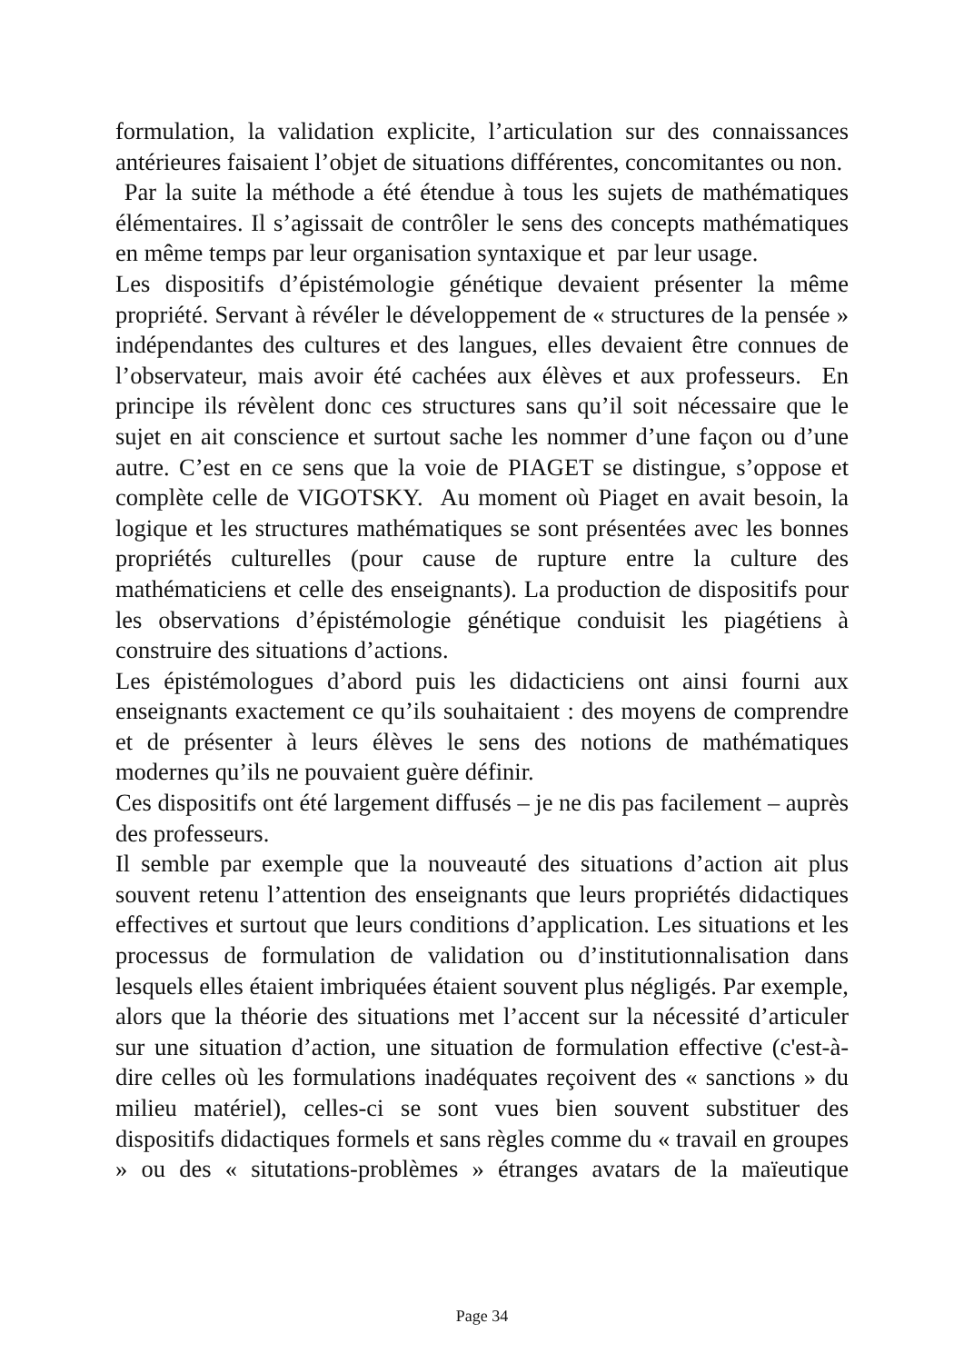formulation, la validation explicite, l’articulation sur des connaissances antérieures faisaient l’objet de situations différentes, concomitantes ou non.
Par la suite la méthode a été étendue à tous les sujets de mathématiques élémentaires. Il s’agissait de contrôler le sens des concepts mathématiques en même temps par leur organisation syntaxique et par leur usage.
Les dispositifs d’épistémologie génétique devaient présenter la même propriété. Servant à révéler le développement de « structures de la pensée » indépendantes des cultures et des langues, elles devaient être connues de l’observateur, mais avoir été cachées aux élèves et aux professeurs. En principe ils révèlent donc ces structures sans qu’il soit nécessaire que le sujet en ait conscience et surtout sache les nommer d’une façon ou d’une autre. C’est en ce sens que la voie de PIAGET se distingue, s’oppose et complète celle de VIGOTSKY. Au moment où Piaget en avait besoin, la logique et les structures mathématiques se sont présentées avec les bonnes propriétés culturelles (pour cause de rupture entre la culture des mathématiciens et celle des enseignants). La production de dispositifs pour les observations d’épistémologie génétique conduisit les piagétiens à construire des situations d’actions.
Les épistémologues d’abord puis les didacticiens ont ainsi fourni aux enseignants exactement ce qu’ils souhaitaient : des moyens de comprendre et de présenter à leurs élèves le sens des notions de mathématiques modernes qu’ils ne pouvaient guère définir.
Ces dispositifs ont été largement diffusés – je ne dis pas facilement – auprès des professeurs.
Il semble par exemple que la nouveauté des situations d’action ait plus souvent retenu l’attention des enseignants que leurs propriétés didactiques effectives et surtout que leurs conditions d’application. Les situations et les processus de formulation de validation ou d’institutionnalisation dans lesquels elles étaient imbriquées étaient souvent plus négligés. Par exemple, alors que la théorie des situations met l’accent sur la nécessité d’articuler sur une situation d’action, une situation de formulation effective (c'est-à-dire celles où les formulations inadéquates reçoivent des « sanctions » du milieu matériel), celles-ci se sont vues bien souvent substituer des dispositifs didactiques formels et sans règles comme du « travail en groupes » ou des « situtations-problèmes » étranges avatars de la maïeutique
Page 34